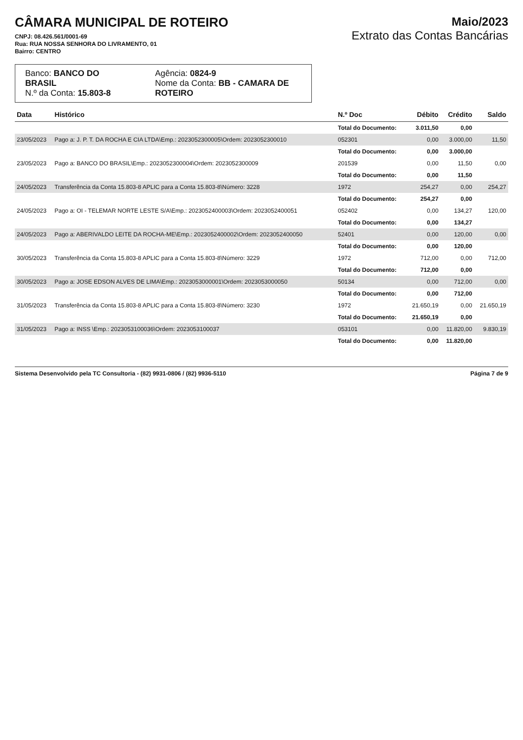CÂMARA MUNICIPAL DE ROTEIRO
CNPJ: 08.426.561/0001-69
Rua: RUA NOSSA SENHORA DO LIVRAMENTO, 01
Bairro: CENTRO
Maio/2023
Extrato das Contas Bancárias
Banco: BANCO DO BRASIL
N.º da Conta: 15.803-8
Agência: 0824-9
Nome da Conta: BB - CAMARA DE ROTEIRO
| Data | Histórico | N.º Doc | Débito | Crédito | Saldo |
| --- | --- | --- | --- | --- | --- |
| | | Total do Documento: | 3.011,50 | 0,00 | |
| 23/05/2023 | Pago a: J. P. T. DA ROCHA E CIA LTDA\Emp.: 2023052300005\Ordem: 2023052300010 | 052301 | 0,00 | 3.000,00 | 11,50 |
| | | Total do Documento: | 0,00 | 3.000,00 | |
| 23/05/2023 | Pago a: BANCO DO BRASIL\Emp.: 2023052300004\Ordem: 2023052300009 | 201539 | 0,00 | 11,50 | 0,00 |
| | | Total do Documento: | 0,00 | 11,50 | |
| 24/05/2023 | Transferência da Conta 15.803-8 APLIC para a Conta 15.803-8\Número: 3228 | 1972 | 254,27 | 0,00 | 254,27 |
| | | Total do Documento: | 254,27 | 0,00 | |
| 24/05/2023 | Pago a: OI - TELEMAR NORTE LESTE S/A\Emp.: 2023052400003\Ordem: 2023052400051 | 052402 | 0,00 | 134,27 | 120,00 |
| | | Total do Documento: | 0,00 | 134,27 | |
| 24/05/2023 | Pago a: ABERIVALDO LEITE DA ROCHA-ME\Emp.: 2023052400002\Ordem: 2023052400050 | 52401 | 0,00 | 120,00 | 0,00 |
| | | Total do Documento: | 0,00 | 120,00 | |
| 30/05/2023 | Transferência da Conta 15.803-8 APLIC para a Conta 15.803-8\Número: 3229 | 1972 | 712,00 | 0,00 | 712,00 |
| | | Total do Documento: | 712,00 | 0,00 | |
| 30/05/2023 | Pago a: JOSE EDSON ALVES DE LIMA\Emp.: 2023053000001\Ordem: 2023053000050 | 50134 | 0,00 | 712,00 | 0,00 |
| | | Total do Documento: | 0,00 | 712,00 | |
| 31/05/2023 | Transferência da Conta 15.803-8 APLIC para a Conta 15.803-8\Número: 3230 | 1972 | 21.650,19 | 0,00 | 21.650,19 |
| | | Total do Documento: | 21.650,19 | 0,00 | |
| 31/05/2023 | Pago a: INSS \Emp.: 2023053100036\Ordem: 2023053100037 | 053101 | 0,00 | 11.820,00 | 9.830,19 |
| | | Total do Documento: | 0,00 | 11.820,00 | |
Sistema Desenvolvido pela TC Consultoria - (82) 9931-0806 / (82) 9936-5110 Página 7 de 9